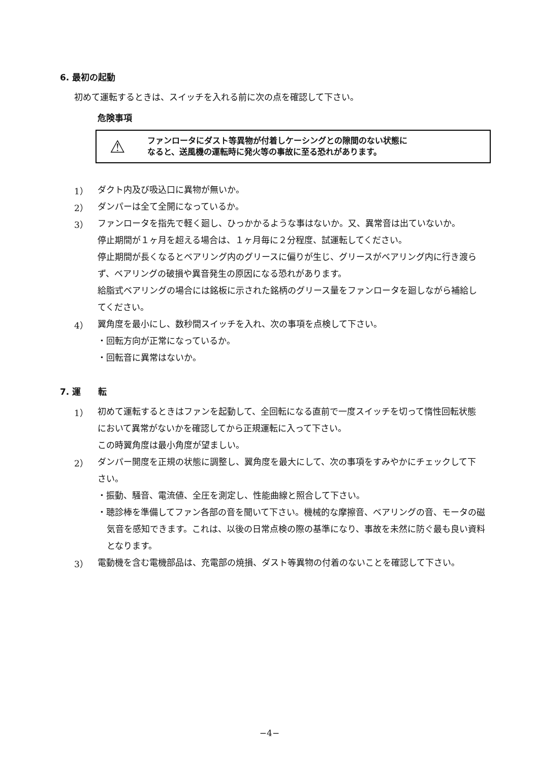6. 最初の起動
初めて運転するときは、スイッチを入れる前に次の点を確認して下さい。
危険事項
⚠ ファンロータにダスト等異物が付着しケーシングとの隙間のない状態に
なると、送風機の運転時に発火等の事故に至る恐れがあります。
1）
ダクト内及び吸込口に異物が無いか。
2）
ダンパーは全て全開になっているか。
3）
ファンロータを指先で軽く廻し、ひっかかるような事はないか。又、異常音は出ていないか。
停止期間が１ヶ月を超える場合は、１ヶ月毎に２分程度、試運転してください。
停止期間が長くなるとベアリング内のグリースに偏りが生じ、グリースがベアリング内に行き渡らず、ベアリングの破損や異音発生の原因になる恐れがあります。
給脂式ベアリングの場合には銘板に示された銘柄のグリース量をファンロータを廻しながら補給してください。
4）
翼角度を最小にし、数秒間スイッチを入れ、次の事項を点検して下さい。
・回転方向が正常になっているか。
・回転音に異常はないか。
7. 運　　転
1）
初めて運転するときはファンを起動して、全回転になる直前で一度スイッチを切って惰性回転状態において異常がないかを確認してから正規運転に入って下さい。
この時翼角度は最小角度が望ましい。
2）
ダンパー開度を正規の状態に調整し、翼角度を最大にして、次の事項をすみやかにチェックして下さい。
・振動、騒音、電流値、全圧を測定し、性能曲線と照合して下さい。
・聴診棒を準備してファン各部の音を聞いて下さい。機械的な摩擦音、ベアリングの音、モータの磁気音を感知できます。これは、以後の日常点検の際の基準になり、事故を未然に防ぐ最も良い資料となります。
3）
電動機を含む電機部品は、充電部の焼損、ダスト等異物の付着のないことを確認して下さい。
−4−